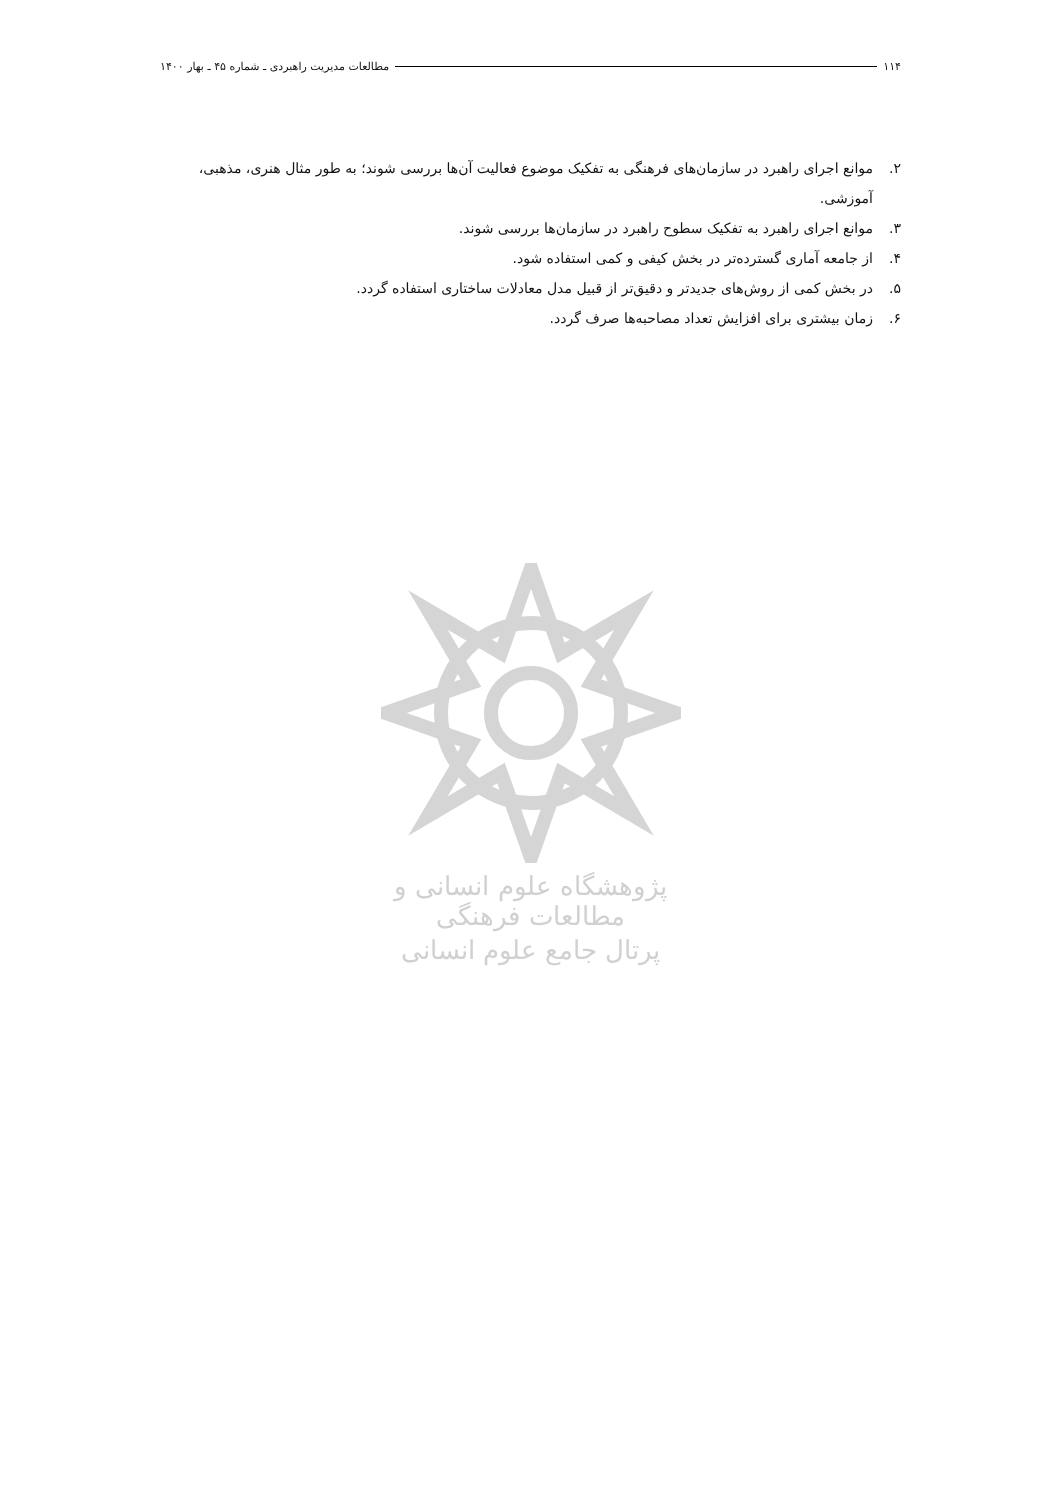۱۱۴ مطالعات مدیریت راهبردی ـ شماره ۴۵ ـ بهار ۱۴۰۰
۲. موانع اجرای راهبرد در سازمان‌های فرهنگی به تفکیک موضوع فعالیت آن‌ها بررسی شوند؛ به طور مثال هنری، مذهبی، آموزشی.
۳. موانع اجرای راهبرد به تفکیک سطوح راهبرد در سازمان‌ها بررسی شوند.
۴. از جامعه آماری گسترده‌تر در بخش کیفی و کمی استفاده شود.
۵. در بخش کمی از روش‌های جدیدتر و دقیق‌تر از قبیل مدل معادلات ساختاری استفاده گردد.
۶. زمان بیشتری برای افزایش تعداد مصاحبه‌ها صرف گردد.
پژوهشگاه علوم انسانی و مطالعات فرهنگی
پرتال جامع علوم انسانی